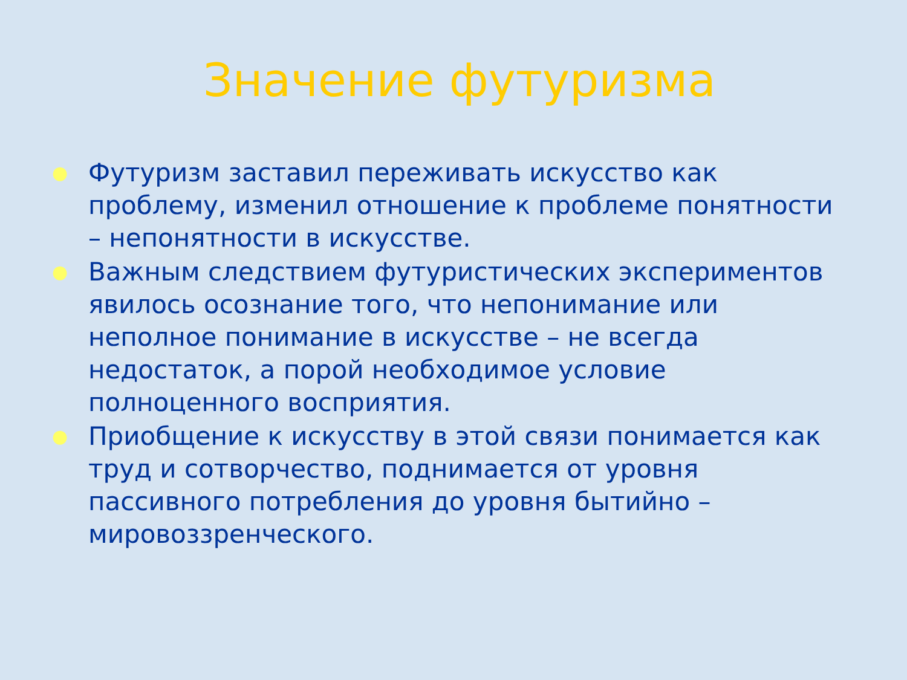Значение футуризма
● Футуризм заставил переживать искусство как проблему, изменил отношение к проблеме понятности – непонятности в искусстве.
● Важным следствием футуристических экспериментов явилось осознание того, что непонимание или неполное понимание в искусстве – не всегда недостаток, а порой необходимое условие полноценного восприятия.
● Приобщение к искусству в этой связи понимается как труд и сотворчество, поднимается от уровня пассивного потребления до уровня бытийно – мировоззренческого.